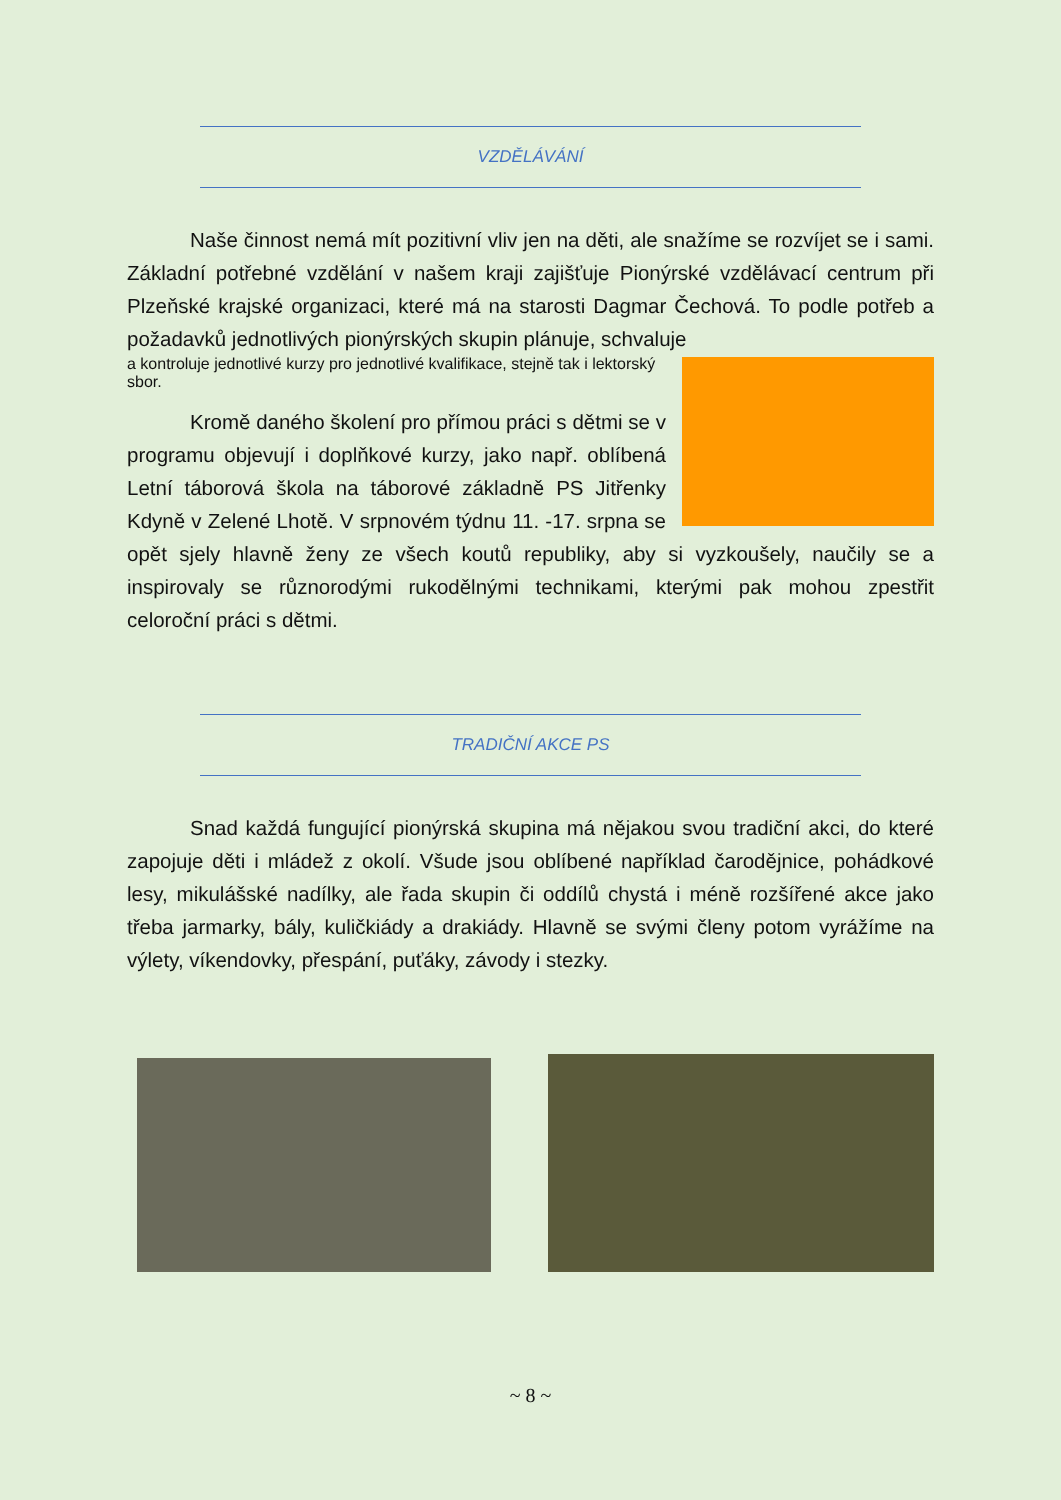VZDĚLÁVÁNÍ
Naše činnost nemá mít pozitivní vliv jen na děti, ale snažíme se rozvíjet se i sami. Základní potřebné vzdělání v našem kraji zajišťuje Pionýrské vzdělávací centrum při Plzeňské krajské organizaci, které má na starosti Dagmar Čechová. To podle potřeb a požadavků jednotlivých pionýrských skupin plánuje, schvaluje
a kontroluje jednotlivé kurzy pro jednotlivé kvalifikace, stejně tak i lektorský sbor.
Kromě daného školení pro přímou práci s dětmi se v programu objevují i doplňkové kurzy, jako např. oblíbená Letní táborová škola na táborové základně PS Jitřenky Kdyně v Zelené Lhotě. V srpnovém týdnu 11. -17. srpna se opět sjely hlavně ženy ze všech koutů republiky, aby si vyzkoušely, naučily se a inspirovaly se různorodými rukodělnými technikami, kterými pak mohou zpestřit celoroční práci s dětmi.
TRADIČNÍ AKCE PS
Snad každá fungující pionýrská skupina má nějakou svou tradiční akci, do které zapojuje děti i mládež z okolí. Všude jsou oblíbené například čarodějnice, pohádkové lesy, mikulášské nadílky, ale řada skupin či oddílů chystá i méně rozšířené akce jako třeba jarmarky, bály, kuličkiády a drakiády. Hlavně se svými členy potom vyrážíme na výlety, víkendovky, přespání, puťáky, závody i stezky.
~ 8 ~